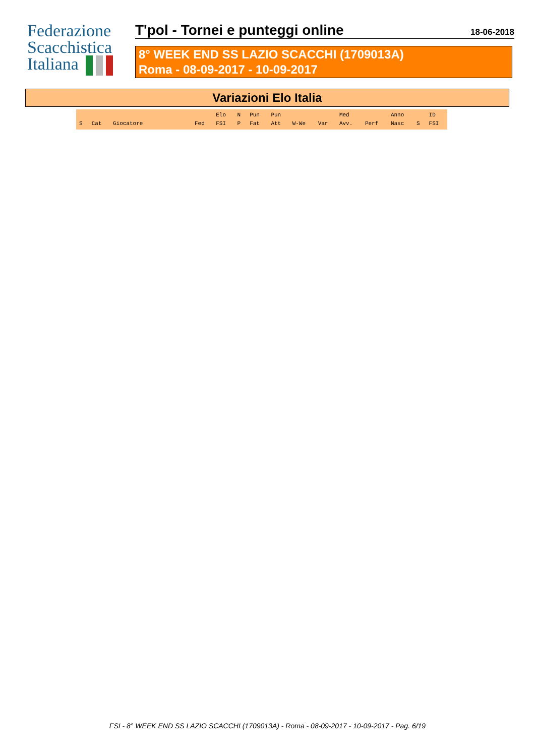Federazione
Scacchistica
Italiana
T'pol - Tornei e punteggi online
18-06-2018
8° WEEK END SS LAZIO SCACCHI (1709013A)
Roma - 08-09-2017 - 10-09-2017
Variazioni Elo Italia
| S | Cat | Giocatore | Fed | Elo FSI | N P | Pun Fat | Pun Att | W-We | Var | Med Avv. | Perf | Anno Nasc | S | ID FSI |
| --- | --- | --- | --- | --- | --- | --- | --- | --- | --- | --- | --- | --- | --- | --- |
FSI - 8° WEEK END SS LAZIO SCACCHI (1709013A) - Roma - 08-09-2017 - 10-09-2017 - Pag. 6/19